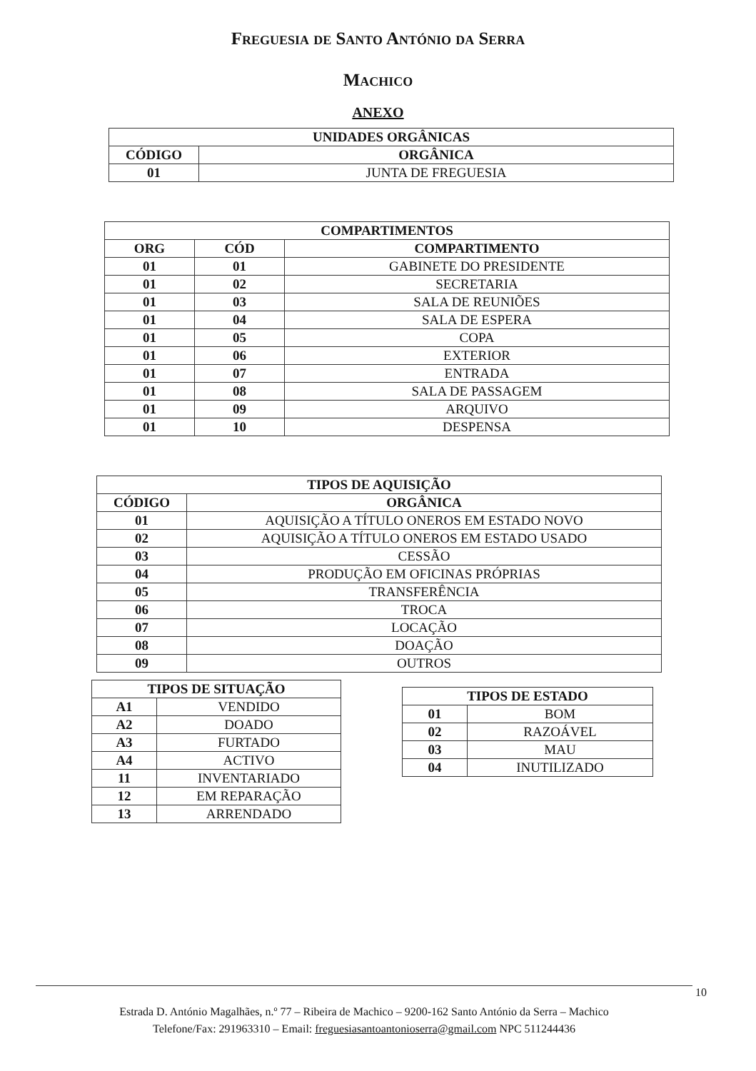Freguesia de Santo António da Serra
Machico
ANEXO
| UNIDADES ORGÂNICAS | |
| --- | --- |
| CÓDIGO | ORGÂNICA |
| 01 | JUNTA DE FREGUESIA |
| COMPARTIMENTOS | | |
| --- | --- | --- |
| ORG | CÓD | COMPARTIMENTO |
| 01 | 01 | GABINETE DO PRESIDENTE |
| 01 | 02 | SECRETARIA |
| 01 | 03 | SALA DE REUNIÕES |
| 01 | 04 | SALA DE ESPERA |
| 01 | 05 | COPA |
| 01 | 06 | EXTERIOR |
| 01 | 07 | ENTRADA |
| 01 | 08 | SALA DE PASSAGEM |
| 01 | 09 | ARQUIVO |
| 01 | 10 | DESPENSA |
| TIPOS DE AQUISIÇÃO | |
| --- | --- |
| CÓDIGO | ORGÂNICA |
| 01 | AQUISIÇÃO A TÍTULO ONEROS EM ESTADO NOVO |
| 02 | AQUISIÇÃO A TÍTULO ONEROS EM ESTADO USADO |
| 03 | CESSÃO |
| 04 | PRODUÇÃO EM OFICINAS PRÓPRIAS |
| 05 | TRANSFERÊNCIA |
| 06 | TROCA |
| 07 | LOCAÇÃO |
| 08 | DOAÇÃO |
| 09 | OUTROS |
| TIPOS DE SITUAÇÃO | |
| --- | --- |
| A1 | VENDIDO |
| A2 | DOADO |
| A3 | FURTADO |
| A4 | ACTIVO |
| 11 | INVENTARIADO |
| 12 | EM REPARAÇÃO |
| 13 | ARRENDADO |
| TIPOS DE ESTADO | |
| --- | --- |
| 01 | BOM |
| 02 | RAZOÁVEL |
| 03 | MAU |
| 04 | INUTILIZADO |
10
Estrada D. António Magalhães, n.º 77 – Ribeira de Machico – 9200-162 Santo António da Serra – Machico
Telefone/Fax: 291963310 – Email: freguesiasantoantonioserra@gmail.com NPC 511244436